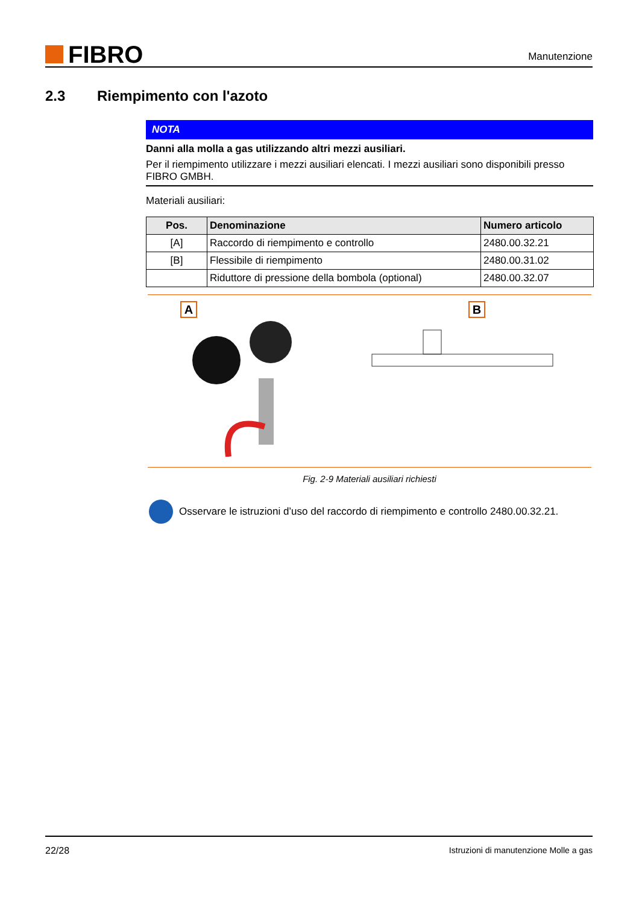FIBRO
Manutenzione
2.3 Riempimento con l'azoto
NOTA
Danni alla molla a gas utilizzando altri mezzi ausiliari.
Per il riempimento utilizzare i mezzi ausiliari elencati. I mezzi ausiliari sono disponibili presso FIBRO GMBH.
Materiali ausiliari:
| Pos. | Denominazione | Numero articolo |
| --- | --- | --- |
| [A] | Raccordo di riempimento e controllo | 2480.00.32.21 |
| [B] | Flessibile di riempimento | 2480.00.31.02 |
| | Riduttore di pressione della bombola (optional) | 2480.00.32.07 |
A B
Fig. 2-9 Materiali ausiliari richiesti
Osservare le istruzioni d’uso del raccordo di riempimento e controllo 2480.00.32.21.
22/28 Istruzioni di manutenzione Molle a gas